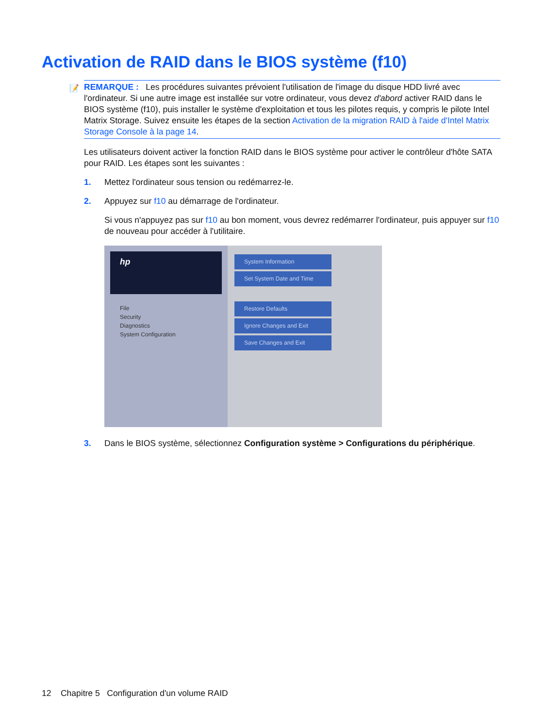Activation de RAID dans le BIOS système (f10)
📝 REMARQUE : Les procédures suivantes prévoient l'utilisation de l'image du disque HDD livré avec l'ordinateur. Si une autre image est installée sur votre ordinateur, vous devez d'abord activer RAID dans le BIOS système (f10), puis installer le système d'exploitation et tous les pilotes requis, y compris le pilote Intel Matrix Storage. Suivez ensuite les étapes de la section Activation de la migration RAID à l'aide d'Intel Matrix Storage Console à la page 14.
Les utilisateurs doivent activer la fonction RAID dans le BIOS système pour activer le contrôleur d'hôte SATA pour RAID. Les étapes sont les suivantes :
1. Mettez l'ordinateur sous tension ou redémarrez-le.
2. Appuyez sur f10 au démarrage de l'ordinateur.
Si vous n'appuyez pas sur f10 au bon moment, vous devrez redémarrer l'ordinateur, puis appuyer sur f10 de nouveau pour accéder à l'utilitaire.
hp
File
Security
Diagnostics
System Configuration
System Information
Set System Date and Time
Restore Defaults
Ignore Changes and Exit
Save Changes and Exit
3. Dans le BIOS système, sélectionnez Configuration système > Configurations du périphérique.
12 Chapitre 5 Configuration d'un volume RAID